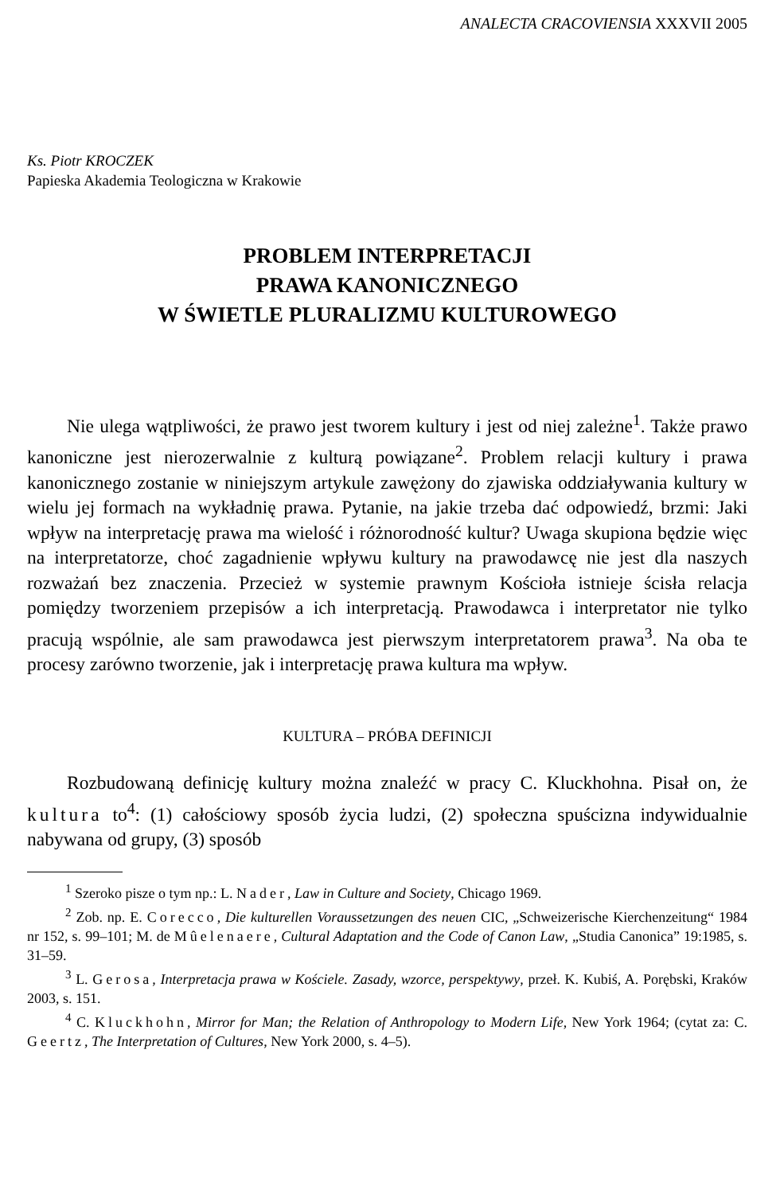ANALECTA CRACOVIENSIA XXXVII 2005
Ks. Piotr KROCZEK
Papieska Akademia Teologiczna w Krakowie
PROBLEM INTERPRETACJI
PRAWA KANONICZNEGO
W ŚWIETLE PLURALIZMU KULTUROWEGO
Nie ulega wątpliwości, że prawo jest tworem kultury i jest od niej zależne<sup>1</sup>. Także prawo kanoniczne jest nierozerwalnie z kulturą powiązane<sup>2</sup>. Problem relacji kultury i prawa kanonicznego zostanie w niniejszym artykule zawężony do zjawiska oddziaływania kultury w wielu jej formach na wykładnię prawa. Pytanie, na jakie trzeba dać odpowiedź, brzmi: Jaki wpływ na interpretację prawa ma wielość i różnorodność kultur? Uwaga skupiona będzie więc na interpretatorze, choć zagadnienie wpływu kultury na prawodawcę nie jest dla naszych rozważań bez znaczenia. Przecież w systemie prawnym Kościoła istnieje ścisła relacja pomiędzy tworzeniem przepisów a ich interpretacją. Prawodawca i interpretator nie tylko pracują wspólnie, ale sam prawodawca jest pierwszym interpretatorem prawa<sup>3</sup>. Na oba te procesy zarówno tworzenie, jak i interpretację prawa kultura ma wpływ.
KULTURA – PRÓBA DEFINICJI
Rozbudowaną definicję kultury można znaleźć w pracy C. Kluckhohna. Pisał on, że kultura to<sup>4</sup>: (1) całościowy sposób życia ludzi, (2) społeczna spuścizna indywidualnie nabywana od grupy, (3) sposób
<sup>1</sup> Szeroko pisze o tym np.: L. Nader, Law in Culture and Society, Chicago 1969.
<sup>2</sup> Zob. np. E. Corecco, Die kulturellen Voraussetzungen des neuen CIC, „Schweizerische Kierchenzeitung“ 1984 nr 152, s. 99–101; M. de Mûelenaere, Cultural Adaptation and the Code of Canon Law, „Studia Canonica” 19:1985, s. 31–59.
<sup>3</sup> L. Gerosa, Interpretacja prawa w Kościele. Zasady, wzorce, perspektywy, przeł. K. Kubiś, A. Porębski, Kraków 2003, s. 151.
<sup>4</sup> C. Kluckhohn, Mirror for Man; the Relation of Anthropology to Modern Life, New York 1964; (cytat za: C. Geertz, The Interpretation of Cultures, New York 2000, s. 4–5).